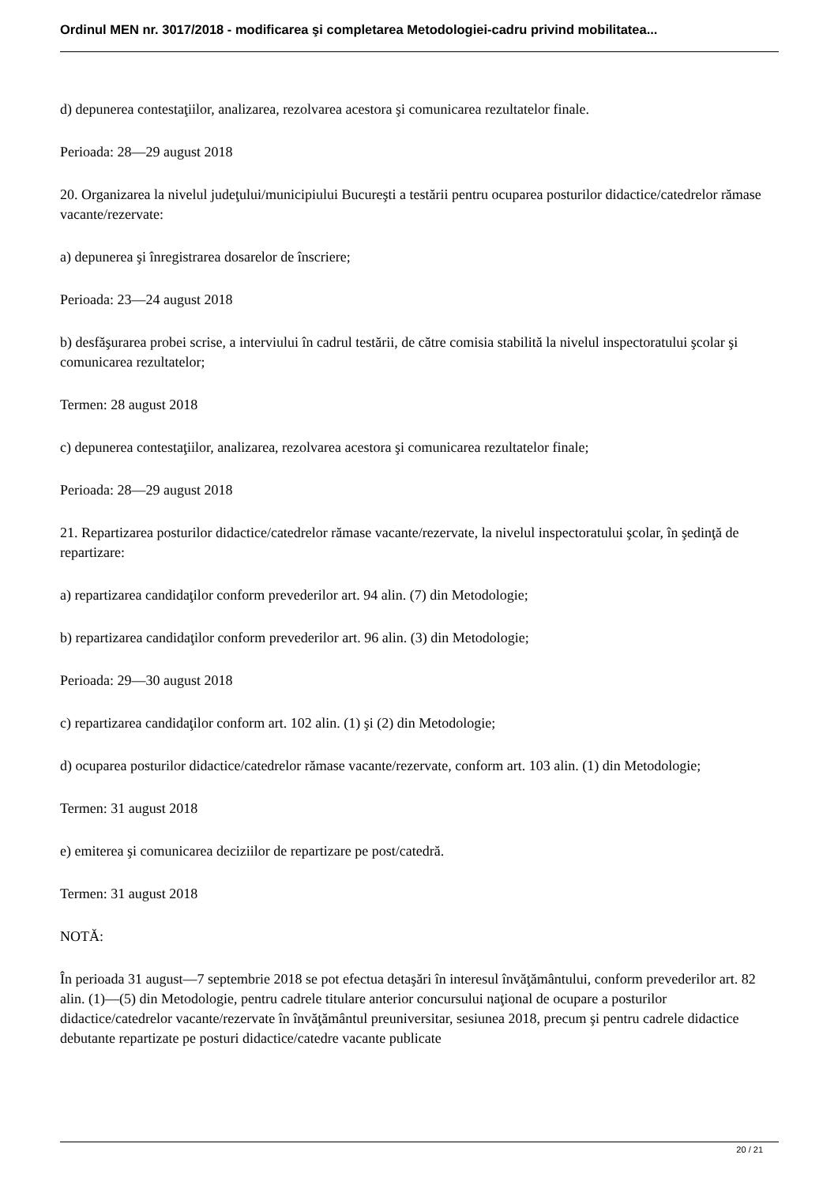Ordinul MEN nr. 3017/2018 - modificarea şi completarea Metodologiei-cadru privind mobilitatea...
d) depunerea contestaţiilor, analizarea, rezolvarea acestora şi comunicarea rezultatelor finale.
Perioada: 28—29 august 2018
20. Organizarea la nivelul judeţului/municipiului Bucureşti a testării pentru ocuparea posturilor didactice/catedrelor rămase vacante/rezervate:
a) depunerea şi înregistrarea dosarelor de înscriere;
Perioada: 23—24 august 2018
b) desfăşurarea probei scrise, a interviului în cadrul testării, de către comisia stabilită la nivelul inspectoratului şcolar şi comunicarea rezultatelor;
Termen: 28 august 2018
c) depunerea contestaţiilor, analizarea, rezolvarea acestora şi comunicarea rezultatelor finale;
Perioada: 28—29 august 2018
21. Repartizarea posturilor didactice/catedrelor rămase vacante/rezervate, la nivelul inspectoratului şcolar, în şedinţă de repartizare:
a) repartizarea candidaţilor conform prevederilor art. 94 alin. (7) din Metodologie;
b) repartizarea candidaţilor conform prevederilor art. 96 alin. (3) din Metodologie;
Perioada: 29—30 august 2018
c) repartizarea candidaţilor conform art. 102 alin. (1) şi (2) din Metodologie;
d) ocuparea posturilor didactice/catedrelor rămase vacante/rezervate, conform art. 103 alin. (1) din Metodologie;
Termen: 31 august 2018
e) emiterea şi comunicarea deciziilor de repartizare pe post/catedră.
Termen: 31 august 2018
NOTĂ:
În perioada 31 august—7 septembrie 2018 se pot efectua detaşări în interesul învăţământului, conform prevederilor art. 82 alin. (1)—(5) din Metodologie, pentru cadrele titulare anterior concursului naţional de ocupare a posturilor didactice/catedrelor vacante/rezervate în învăţământul preuniversitar, sesiunea 2018, precum şi pentru cadrele didactice debutante repartizate pe posturi didactice/catedre vacante publicate
20 / 21